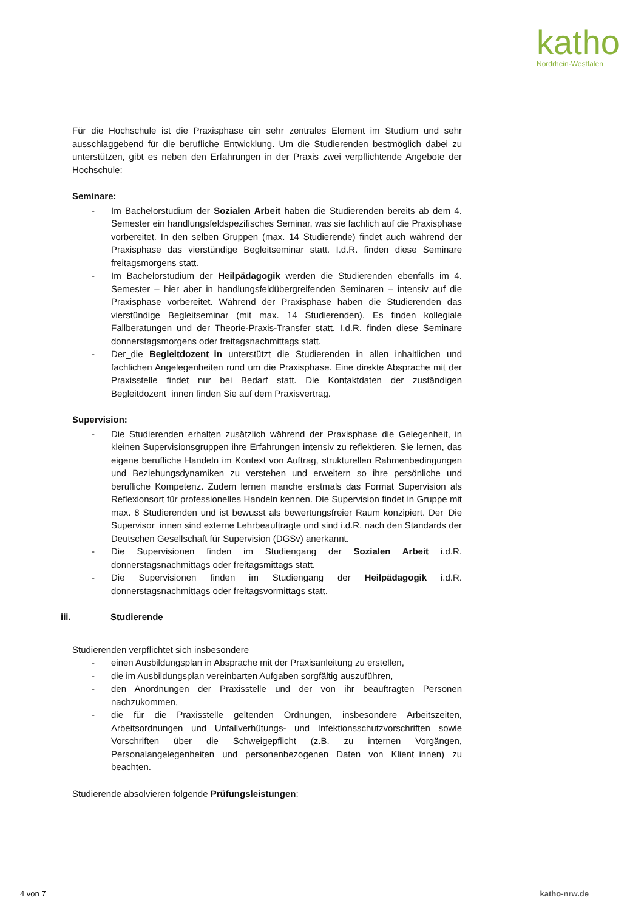katho
Nordrhein-Westfalen
Für die Hochschule ist die Praxisphase ein sehr zentrales Element im Studium und sehr ausschlaggebend für die berufliche Entwicklung. Um die Studierenden bestmöglich dabei zu unterstützen, gibt es neben den Erfahrungen in der Praxis zwei verpflichtende Angebote der Hochschule:
Seminare:
- Im Bachelorstudium der Sozialen Arbeit haben die Studierenden bereits ab dem 4. Semester ein handlungsfeldspezifisches Seminar, was sie fachlich auf die Praxisphase vorbereitet. In den selben Gruppen (max. 14 Studierende) findet auch während der Praxisphase das vierstündige Begleitseminar statt. I.d.R. finden diese Seminare freitagsmorgens statt.
- Im Bachelorstudium der Heilpädagogik werden die Studierenden ebenfalls im 4. Semester – hier aber in handlungsfeldübergreifenden Seminaren – intensiv auf die Praxisphase vorbereitet. Während der Praxisphase haben die Studierenden das vierstündige Begleitseminar (mit max. 14 Studierenden). Es finden kollegiale Fallberatungen und der Theorie-Praxis-Transfer statt. I.d.R. finden diese Seminare donnerstagsmorgens oder freitagsnachmittags statt.
- Der_die Begleitdozent_in unterstützt die Studierenden in allen inhaltlichen und fachlichen Angelegenheiten rund um die Praxisphase. Eine direkte Absprache mit der Praxisstelle findet nur bei Bedarf statt. Die Kontaktdaten der zuständigen Begleitdozent_innen finden Sie auf dem Praxisvertrag.
Supervision:
- Die Studierenden erhalten zusätzlich während der Praxisphase die Gelegenheit, in kleinen Supervisionsgruppen ihre Erfahrungen intensiv zu reflektieren. Sie lernen, das eigene berufliche Handeln im Kontext von Auftrag, strukturellen Rahmenbedingungen und Beziehungsdynamiken zu verstehen und erweitern so ihre persönliche und berufliche Kompetenz. Zudem lernen manche erstmals das Format Supervision als Reflexionsort für professionelles Handeln kennen. Die Supervision findet in Gruppe mit max. 8 Studierenden und ist bewusst als bewertungsfreier Raum konzipiert. Der_Die Supervisor_innen sind externe Lehrbeauftragte und sind i.d.R. nach den Standards der Deutschen Gesellschaft für Supervision (DGSv) anerkannt.
- Die Supervisionen finden im Studiengang der Sozialen Arbeit i.d.R. donnerstagsnachmittags oder freitagsmittags statt.
- Die Supervisionen finden im Studiengang der Heilpädagogik i.d.R. donnerstagsnachmittags oder freitagsvormittags statt.
iii. Studierende
Studierenden verpflichtet sich insbesondere
- einen Ausbildungsplan in Absprache mit der Praxisanleitung zu erstellen,
- die im Ausbildungsplan vereinbarten Aufgaben sorgfältig auszuführen,
- den Anordnungen der Praxisstelle und der von ihr beauftragten Personen nachzukommen,
- die für die Praxisstelle geltenden Ordnungen, insbesondere Arbeitszeiten, Arbeitsordnungen und Unfallverhütungs- und Infektionsschutzvorschriften sowie Vorschriften über die Schweigepflicht (z.B. zu internen Vorgängen, Personalangelegenheiten und personenbezogenen Daten von Klient_innen) zu beachten.
Studierende absolvieren folgende Prüfungsleistungen:
4 von 7 katho-nrw.de